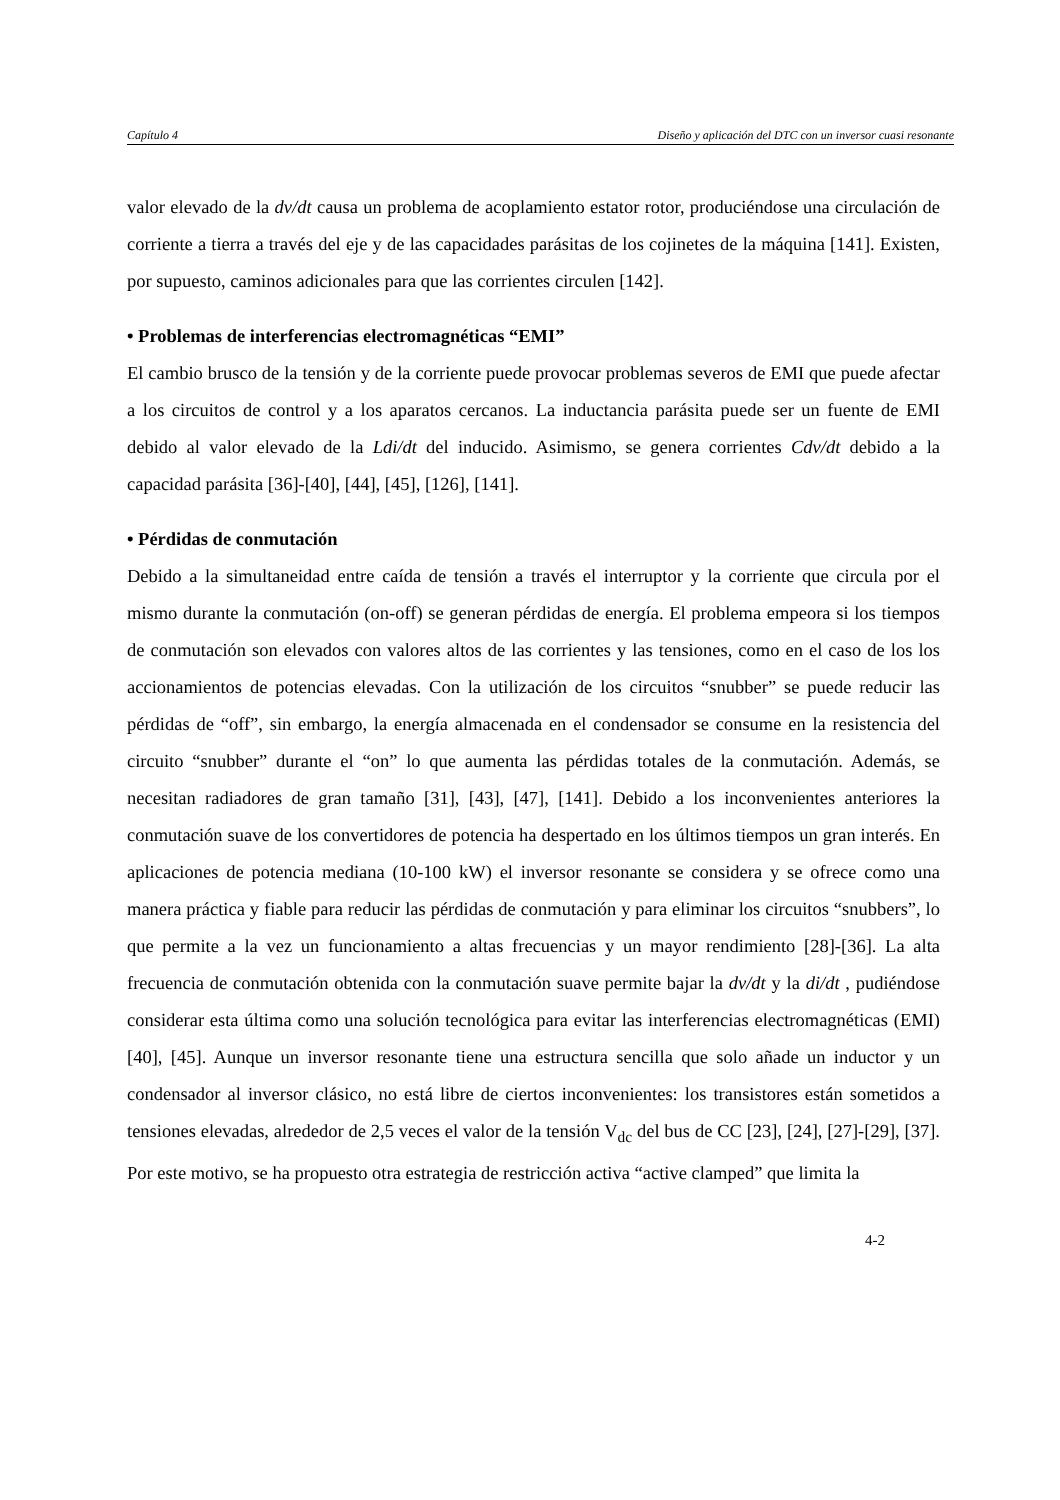Capítulo 4 Diseño y aplicación del DTC con un inversor cuasi resonante
valor elevado de la dv/dt causa un problema de acoplamiento estator rotor, produciéndose una circulación de corriente a tierra a través del eje y de las capacidades parásitas de los cojinetes de la máquina [141]. Existen, por supuesto, caminos adicionales para que las corrientes circulen [142].
• Problemas de interferencias electromagnéticas “EMI”
El cambio brusco de la tensión y de la corriente puede provocar problemas severos de EMI que puede afectar a los circuitos de control y a los aparatos cercanos. La inductancia parásita puede ser un fuente de EMI debido al valor elevado de la Ldi/dt del inducido. Asimismo, se genera corrientes Cdv/dt debido a la capacidad parásita [36]-[40], [44], [45], [126], [141].
• Pérdidas de conmutación
Debido a la simultaneidad entre caída de tensión a través el interruptor y la corriente que circula por el mismo durante la conmutación (on-off) se generan pérdidas de energía. El problema empeora si los tiempos de conmutación son elevados con valores altos de las corrientes y las tensiones, como en el caso de los los accionamientos de potencias elevadas. Con la utilización de los circuitos “snubber” se puede reducir las pérdidas de “off”, sin embargo, la energía almacenada en el condensador se consume en la resistencia del circuito “snubber” durante el “on” lo que aumenta las pérdidas totales de la conmutación. Además, se necesitan radiadores de gran tamaño [31], [43], [47], [141]. Debido a los inconvenientes anteriores la conmutación suave de los convertidores de potencia ha despertado en los últimos tiempos un gran interés. En aplicaciones de potencia mediana (10-100 kW) el inversor resonante se considera y se ofrece como una manera práctica y fiable para reducir las pérdidas de conmutación y para eliminar los circuitos “snubbers”, lo que permite a la vez un funcionamiento a altas frecuencias y un mayor rendimiento [28]-[36]. La alta frecuencia de conmutación obtenida con la conmutación suave permite bajar la dv/dt y la di/dt , pudiéndose considerar esta última como una solución tecnológica para evitar las interferencias electromagnéticas (EMI) [40], [45]. Aunque un inversor resonante tiene una estructura sencilla que solo añade un inductor y un condensador al inversor clásico, no está libre de ciertos inconvenientes: los transistores están sometidos a tensiones elevadas, alrededor de 2,5 veces el valor de la tensión V<sub>dc</sub> del bus de CC [23], [24], [27]-[29], [37]. Por este motivo, se ha propuesto otra estrategia de restricción activa “active clamped” que limita la
4-2